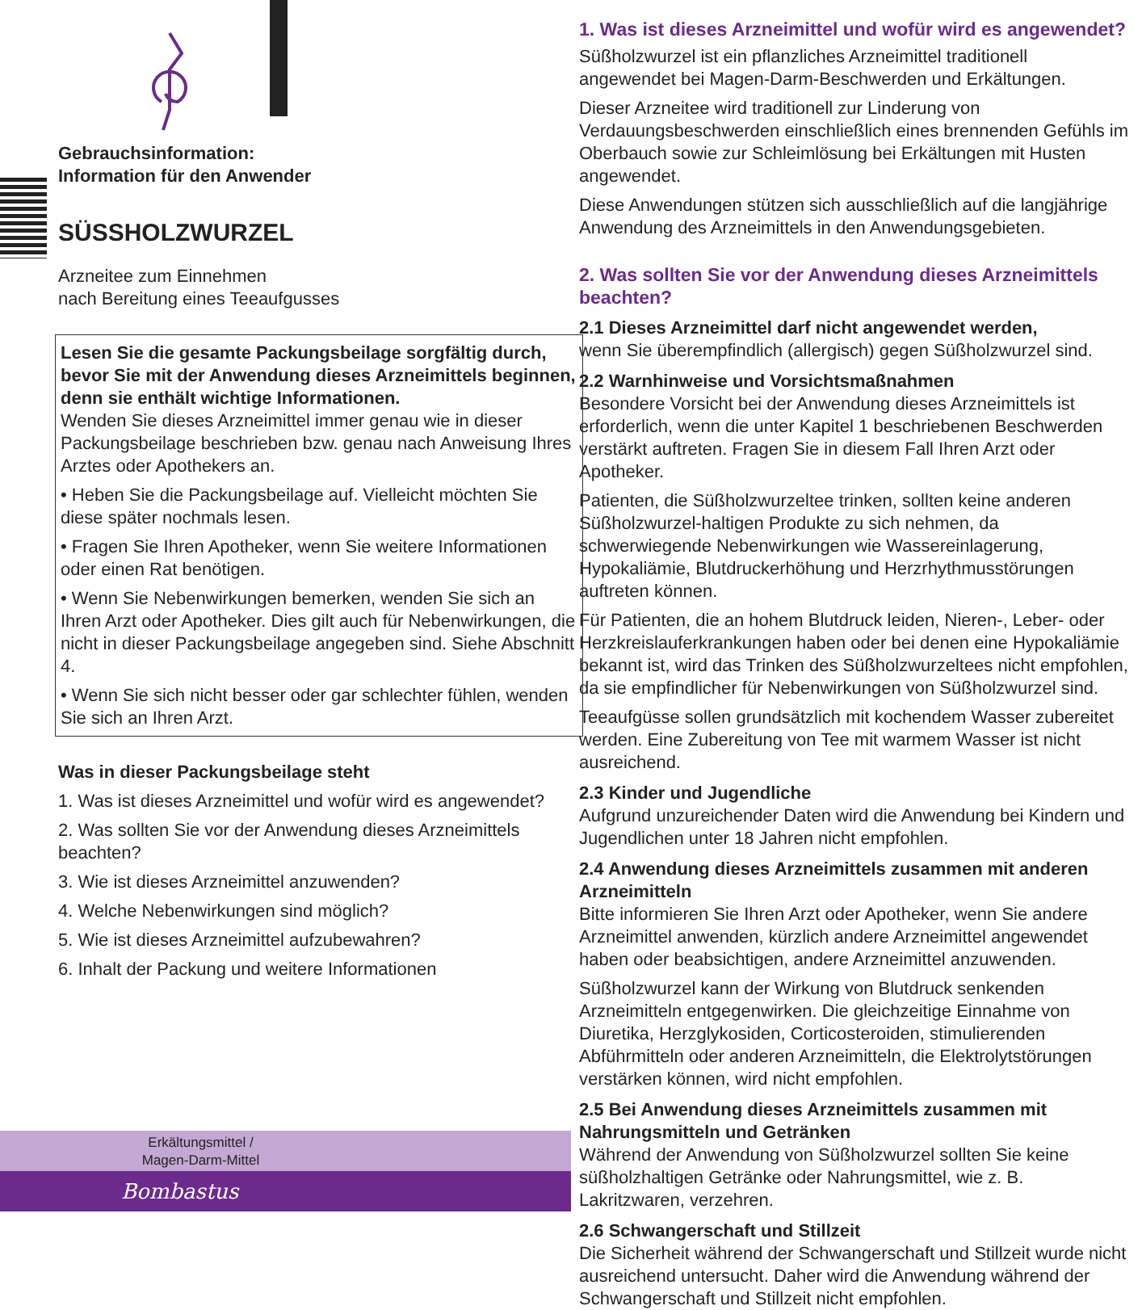Gebrauchsinformation:
Information für den Anwender
SÜSSHOLZWURZEL
Arzneitee zum Einnehmen
nach Bereitung eines Teeaufgusses
Lesen Sie die gesamte Packungsbeilage sorgfältig durch, bevor Sie mit der Anwendung dieses Arzneimittels beginnen, denn sie enthält wichtige Informationen.
Wenden Sie dieses Arzneimittel immer genau wie in dieser Packungsbeilage beschrieben bzw. genau nach Anweisung Ihres Arztes oder Apothekers an.
• Heben Sie die Packungsbeilage auf. Vielleicht möchten Sie diese später nochmals lesen.
• Fragen Sie Ihren Apotheker, wenn Sie weitere Informationen oder einen Rat benötigen.
• Wenn Sie Nebenwirkungen bemerken, wenden Sie sich an Ihren Arzt oder Apotheker. Dies gilt auch für Nebenwirkungen, die nicht in dieser Packungsbeilage angegeben sind. Siehe Abschnitt 4.
• Wenn Sie sich nicht besser oder gar schlechter fühlen, wenden Sie sich an Ihren Arzt.
Was in dieser Packungsbeilage steht
1. Was ist dieses Arzneimittel und wofür wird es angewendet?
2. Was sollten Sie vor der Anwendung dieses Arzneimittels beachten?
3. Wie ist dieses Arzneimittel anzuwenden?
4. Welche Nebenwirkungen sind möglich?
5. Wie ist dieses Arzneimittel aufzubewahren?
6. Inhalt der Packung und weitere Informationen
Erkältungsmittel /
Magen-Darm-Mittel
Bombastus
1. Was ist dieses Arzneimittel und wofür wird es angewendet?
Süßholzwurzel ist ein pflanzliches Arzneimittel traditionell angewendet bei Magen-Darm-Beschwerden und Erkältungen.
Dieser Arzneitee wird traditionell zur Linderung von Verdauungsbeschwerden einschließlich eines brennenden Gefühls im Oberbauch sowie zur Schleimlösung bei Erkältungen mit Husten angewendet.
Diese Anwendungen stützen sich ausschließlich auf die langjährige Anwendung des Arzneimittels in den Anwendungsgebieten.
2. Was sollten Sie vor der Anwendung dieses Arzneimittels beachten?
2.1 Dieses Arzneimittel darf nicht angewendet werden,
wenn Sie überempfindlich (allergisch) gegen Süßholzwurzel sind.
2.2 Warnhinweise und Vorsichtsmaßnahmen
Besondere Vorsicht bei der Anwendung dieses Arzneimittels ist erforderlich, wenn die unter Kapitel 1 beschriebenen Beschwerden verstärkt auftreten. Fragen Sie in diesem Fall Ihren Arzt oder Apotheker.
Patienten, die Süßholzwurzeltee trinken, sollten keine anderen Süßholzwurzel-haltigen Produkte zu sich nehmen, da schwerwiegende Nebenwirkungen wie Wassereinlagerung, Hypokaliämie, Blutdruckerhöhung und Herzrhythmusstörungen auftreten können.
Für Patienten, die an hohem Blutdruck leiden, Nieren-, Leber- oder Herzkreislauferkrankungen haben oder bei denen eine Hypokaliämie bekannt ist, wird das Trinken des Süßholzwurzeltees nicht empfohlen, da sie empfindlicher für Nebenwirkungen von Süßholzwurzel sind.
Teeaufgüsse sollen grundsätzlich mit kochendem Wasser zubereitet werden. Eine Zubereitung von Tee mit warmem Wasser ist nicht ausreichend.
2.3 Kinder und Jugendliche
Aufgrund unzureichender Daten wird die Anwendung bei Kindern und Jugendlichen unter 18 Jahren nicht empfohlen.
2.4 Anwendung dieses Arzneimittels zusammen mit anderen Arzneimitteln
Bitte informieren Sie Ihren Arzt oder Apotheker, wenn Sie andere Arzneimittel anwenden, kürzlich andere Arzneimittel angewendet haben oder beabsichtigen, andere Arzneimittel anzuwenden.
Süßholzwurzel kann der Wirkung von Blutdruck senkenden Arzneimitteln entgegenwirken. Die gleichzeitige Einnahme von Diuretika, Herzglykosiden, Corticosteroiden, stimulierenden Abführmitteln oder anderen Arzneimitteln, die Elektrolytstörungen verstärken können, wird nicht empfohlen.
2.5 Bei Anwendung dieses Arzneimittels zusammen mit Nahrungsmitteln und Getränken
Während der Anwendung von Süßholzwurzel sollten Sie keine süßholzhaltigen Getränke oder Nahrungsmittel, wie z. B. Lakritzwaren, verzehren.
2.6 Schwangerschaft und Stillzeit
Die Sicherheit während der Schwangerschaft und Stillzeit wurde nicht ausreichend untersucht. Daher wird die Anwendung während der Schwangerschaft und Stillzeit nicht empfohlen.